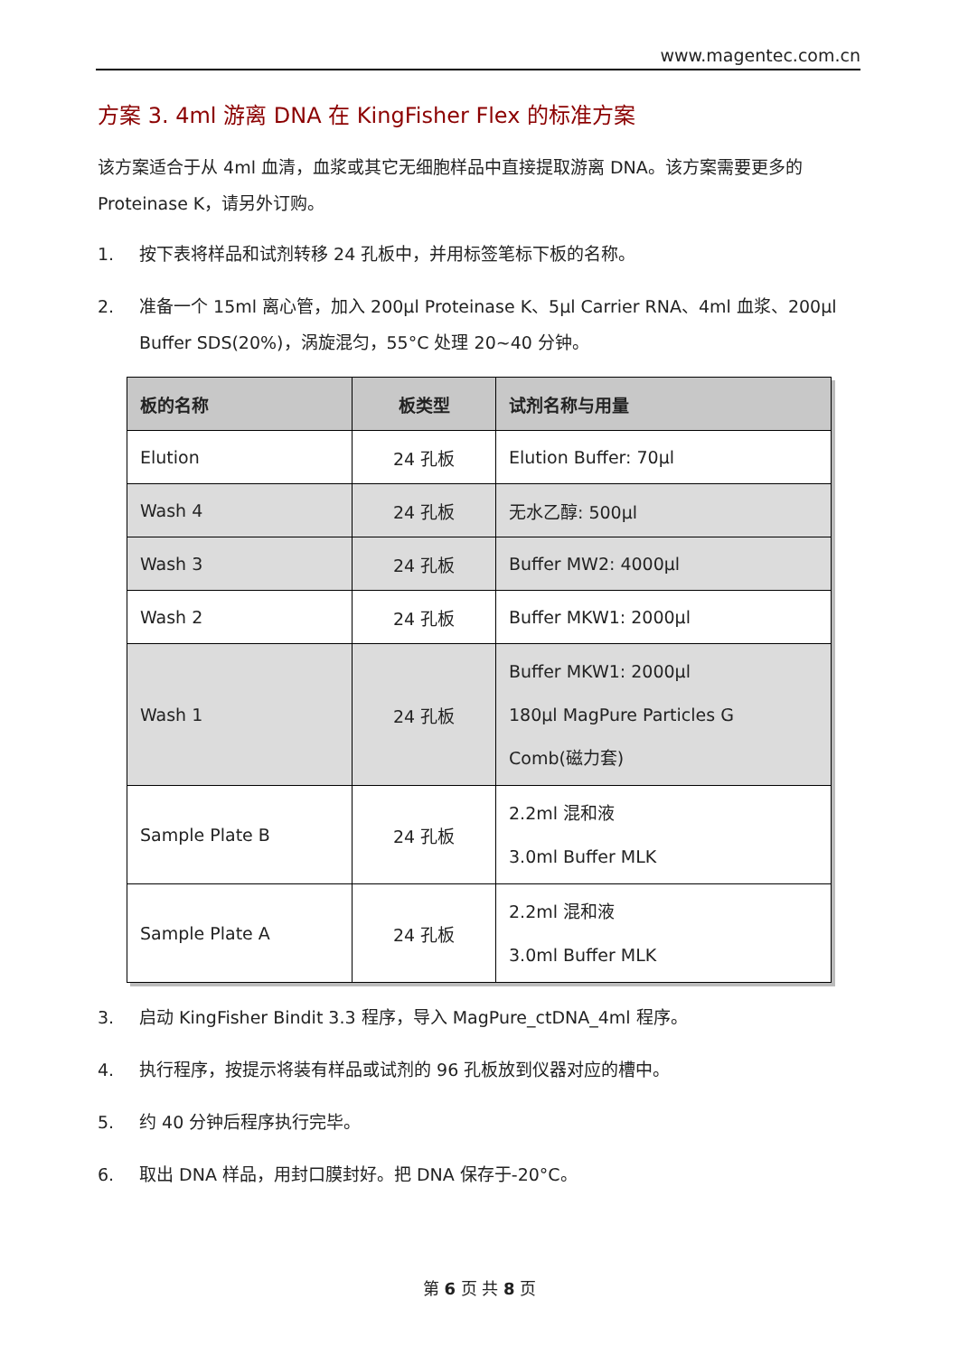www.magentec.com.cn
方案 3. 4ml 游离 DNA 在 KingFisher Flex 的标准方案
该方案适合于从 4ml 血清，血浆或其它无细胞样品中直接提取游离 DNA。该方案需要更多的 Proteinase K，请另外订购。
1. 按下表将样品和试剂转移 24 孔板中，并用标签笔标下板的名称。
2. 准备一个 15ml 离心管，加入 200µl Proteinase K、5µl Carrier RNA、4ml 血浆、200µl Buffer SDS(20%)，涡旋混匀，55°C 处理 20~40 分钟。
| 板的名称 | 板类型 | 试剂名称与用量 |
| --- | --- | --- |
| Elution | 24 孔板 | Elution Buffer: 70µl |
| Wash 4 | 24 孔板 | 无水乙醇: 500µl |
| Wash 3 | 24 孔板 | Buffer MW2: 4000µl |
| Wash 2 | 24 孔板 | Buffer MKW1: 2000µl |
| Wash 1 | 24 孔板 | Buffer MKW1: 2000µl 180µl MagPure Particles G Comb(磁力套) |
| Sample Plate B | 24 孔板 | 2.2ml 混和液 3.0ml Buffer MLK |
| Sample Plate A | 24 孔板 | 2.2ml 混和液 3.0ml Buffer MLK |
3. 启动 KingFisher Bindit 3.3 程序，导入 MagPure_ctDNA_4ml 程序。
4. 执行程序，按提示将装有样品或试剂的 96 孔板放到仪器对应的槽中。
5. 约 40 分钟后程序执行完毕。
6. 取出 DNA 样品，用封口膜封好。把 DNA 保存于-20°C。
第 6 页 共 8 页